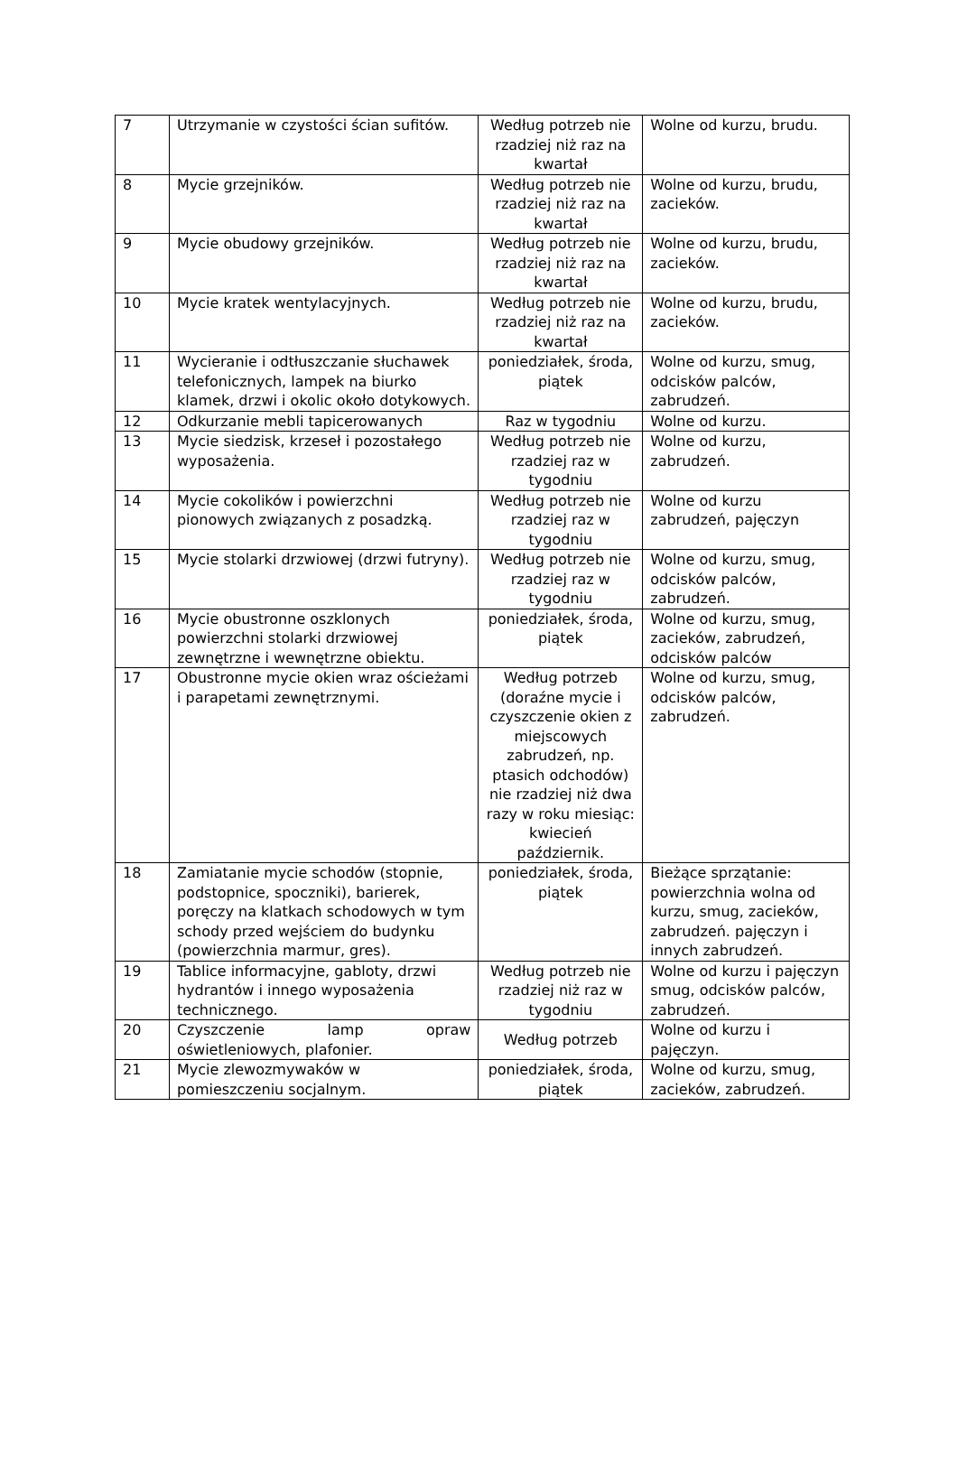| 7 | Utrzymanie w czystości ścian sufitów. | Według potrzeb nie rzadziej niż raz na kwartał | Wolne od kurzu, brudu. |
| 8 | Mycie grzejników. | Według potrzeb nie rzadziej niż raz na kwartał | Wolne od kurzu, brudu, zacieków. |
| 9 | Mycie obudowy grzejników. | Według potrzeb nie rzadziej niż raz na kwartał | Wolne od kurzu, brudu, zacieków. |
| 10 | Mycie kratek wentylacyjnych. | Według potrzeb nie rzadziej niż raz na kwartał | Wolne od kurzu, brudu, zacieków. |
| 11 | Wycieranie i odtłuszczanie słuchawek telefonicznych, lampek na biurko klamek, drzwi i okolic około dotykowych. | poniedziałek, środa, piątek | Wolne od kurzu, smug, odcisków palców, zabrudzeń. |
| 12 | Odkurzanie mebli tapicerowanych | Raz w tygodniu | Wolne od kurzu. |
| 13 | Mycie siedzisk, krzeseł i pozostałego wyposażenia. | Według potrzeb nie rzadziej raz w tygodniu | Wolne od kurzu, zabrudzeń. |
| 14 | Mycie cokolików i powierzchni pionowych związanych z posadzką. | Według potrzeb nie rzadziej raz w tygodniu | Wolne od kurzu zabrudzeń, pajęczyn |
| 15 | Mycie stolarki drzwiowej (drzwi futryny). | Według potrzeb nie rzadziej raz w tygodniu | Wolne od kurzu, smug, odcisków palców, zabrudzeń. |
| 16 | Mycie obustronne oszklonych powierzchni stolarki drzwiowej zewnętrzne i wewnętrzne obiektu. | poniedziałek, środa, piątek | Wolne od kurzu, smug, zacieków, zabrudzeń, odcisków palców |
| 17 | Obustronne mycie okien wraz ościeżami i parapetami zewnętrznymi. | Według potrzeb (doraźne mycie i czyszczenie okien z miejscowych zabrudzeń, np. ptasich odchodów) nie rzadziej niż dwa razy w roku miesiąc: kwiecień październik. | Wolne od kurzu, smug, odcisków palców, zabrudzeń. |
| 18 | Zamiatanie mycie schodów (stopnie, podstopnice, spoczniki), barierek, poręczy na klatkach schodowych w tym schody przed wejściem do budynku (powierzchnia marmur, gres). | poniedziałek, środa, piątek | Bieżące sprzątanie: powierzchnia wolna od kurzu, smug, zacieków, zabrudzeń. pajęczyn i innych zabrudzeń. |
| 19 | Tablice informacyjne, gabloty, drzwi hydrantów i innego wyposażenia technicznego. | Według potrzeb nie rzadziej niż raz w tygodniu | Wolne od kurzu i pajęczyn smug, odcisków palców, zabrudzeń. |
| 20 | Czyszczenie lamp opraw oświetleniowych, plafonier. | Według potrzeb | Wolne od kurzu i pajęczyn. |
| 21 | Mycie zlewozmywaków w pomieszczeniu socjalnym. | poniedziałek, środa, piątek | Wolne od kurzu, smug, zacieków, zabrudzeń. |